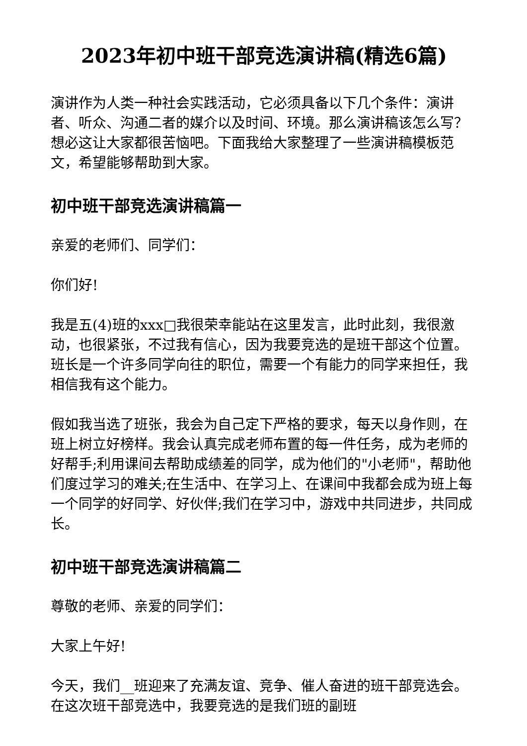2023年初中班干部竞选演讲稿(精选6篇)
演讲作为人类一种社会实践活动，它必须具备以下几个条件：演讲者、听众、沟通二者的媒介以及时间、环境。那么演讲稿该怎么写？想必这让大家都很苦恼吧。下面我给大家整理了一些演讲稿模板范文，希望能够帮助到大家。
初中班干部竞选演讲稿篇一
亲爱的老师们、同学们：
你们好!
我是五(4)班的xxx□我很荣幸能站在这里发言，此时此刻，我很激动，也很紧张，不过我有信心，因为我要竞选的是班干部这个位置。班长是一个许多同学向往的职位，需要一个有能力的同学来担任，我相信我有这个能力。
假如我当选了班张，我会为自己定下严格的要求，每天以身作则，在班上树立好榜样。我会认真完成老师布置的每一件任务，成为老师的好帮手;利用课间去帮助成绩差的同学，成为他们的"小老师"，帮助他们度过学习的难关;在生活中、在学习上、在课间中我都会成为班上每一个同学的好同学、好伙伴;我们在学习中，游戏中共同进步，共同成长。
初中班干部竞选演讲稿篇二
尊敬的老师、亲爱的同学们：
大家上午好!
今天，我们__班迎来了充满友谊、竞争、催人奋进的班干部竞选会。在这次班干部竞选中，我要竞选的是我们班的副班